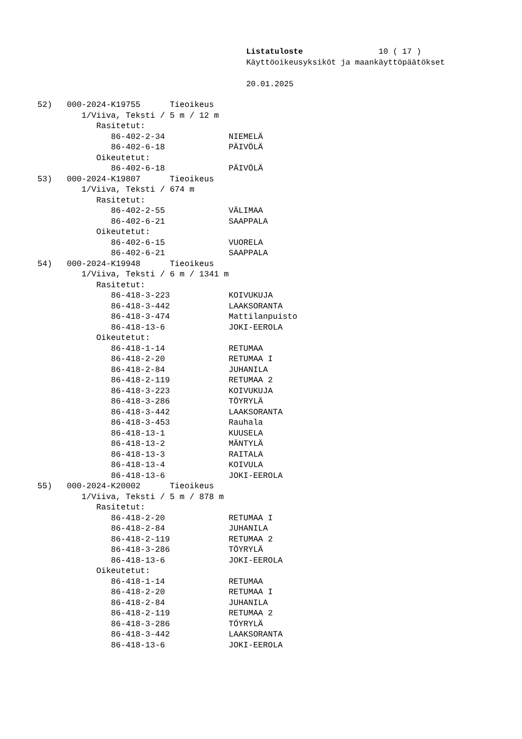Listatuloste 10 ( 17 )
Käyttöoikeusyksiköt ja maankäyttöpäätökset
20.01.2025
52)   000-2024-K19755      Tieoikeus
         1/Viiva, Teksti / 5 m / 12 m
            Rasitetut:
               86-402-2-34             NIEMELÄ
               86-402-6-18             PÄIVÖLÄ
            Oikeutetut:
               86-402-6-18             PÄIVÖLÄ
53)   000-2024-K19807      Tieoikeus
         1/Viiva, Teksti / 674 m
            Rasitetut:
               86-402-2-55             VÄLIMAA
               86-402-6-21             SAAPPALA
            Oikeutetut:
               86-402-6-15             VUORELA
               86-402-6-21             SAAPPALA
54)   000-2024-K19948      Tieoikeus
         1/Viiva, Teksti / 6 m / 1341 m
            Rasitetut:
               86-418-3-223            KOIVUKUJA
               86-418-3-442            LAAKSORANTA
               86-418-3-474            Mattilanpuisto
               86-418-13-6             JOKI-EEROLA
            Oikeutetut:
               86-418-1-14             RETUMAA
               86-418-2-20             RETUMAA I
               86-418-2-84             JUHANILA
               86-418-2-119            RETUMAA 2
               86-418-3-223            KOIVUKUJA
               86-418-3-286            TÖYRYLÄ
               86-418-3-442            LAAKSORANTA
               86-418-3-453            Rauhala
               86-418-13-1             KUUSELA
               86-418-13-2             MÄNTYLÄ
               86-418-13-3             RAITALA
               86-418-13-4             KOIVULA
               86-418-13-6             JOKI-EEROLA
55)   000-2024-K20002      Tieoikeus
         1/Viiva, Teksti / 5 m / 878 m
            Rasitetut:
               86-418-2-20             RETUMAA I
               86-418-2-84             JUHANILA
               86-418-2-119            RETUMAA 2
               86-418-3-286            TÖYRYLÄ
               86-418-13-6             JOKI-EEROLA
            Oikeutetut:
               86-418-1-14             RETUMAA
               86-418-2-20             RETUMAA I
               86-418-2-84             JUHANILA
               86-418-2-119            RETUMAA 2
               86-418-3-286            TÖYRYLÄ
               86-418-3-442            LAAKSORANTA
               86-418-13-6             JOKI-EEROLA